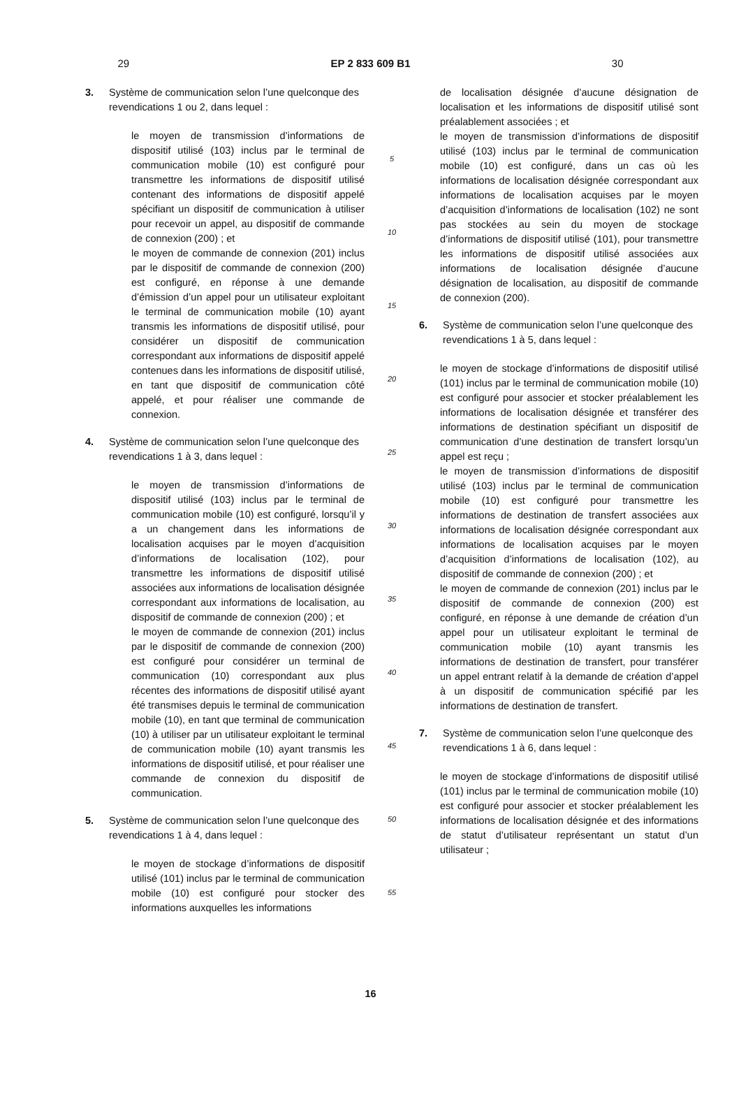29 EP 2 833 609 B1 30
3. Système de communication selon l’une quelconque des revendications 1 ou 2, dans lequel :
le moyen de transmission d’informations de dispositif utilisé (103) inclus par le terminal de communication mobile (10) est configuré pour transmettre les informations de dispositif utilisé contenant des informations de dispositif appelé spécifiant un dispositif de communication à utiliser pour recevoir un appel, au dispositif de commande de connexion (200) ; et
le moyen de commande de connexion (201) inclus par le dispositif de commande de connexion (200) est configuré, en réponse à une demande d’émission d’un appel pour un utilisateur exploitant le terminal de communication mobile (10) ayant transmis les informations de dispositif utilisé, pour considérer un dispositif de communication correspondant aux informations de dispositif appelé contenues dans les informations de dispositif utilisé, en tant que dispositif de communication côté appelé, et pour réaliser une commande de connexion.
4. Système de communication selon l’une quelconque des revendications 1 à 3, dans lequel :
le moyen de transmission d’informations de dispositif utilisé (103) inclus par le terminal de communication mobile (10) est configuré, lorsqu’il y a un changement dans les informations de localisation acquises par le moyen d’acquisition d’informations de localisation (102), pour transmettre les informations de dispositif utilisé associées aux informations de localisation désignée correspondant aux informations de localisation, au dispositif de commande de connexion (200) ; et
le moyen de commande de connexion (201) inclus par le dispositif de commande de connexion (200) est configuré pour considérer un terminal de communication (10) correspondant aux plus récentes des informations de dispositif utilisé ayant été transmises depuis le terminal de communication mobile (10), en tant que terminal de communication (10) à utiliser par un utilisateur exploitant le terminal de communication mobile (10) ayant transmis les informations de dispositif utilisé, et pour réaliser une commande de connexion du dispositif de communication.
5. Système de communication selon l’une quelconque des revendications 1 à 4, dans lequel :
le moyen de stockage d’informations de dispositif utilisé (101) inclus par le terminal de communication mobile (10) est configuré pour stocker des informations auxquelles les informations
5
10
15
20
25
30
35
40
45
50
55
de localisation désignée d’aucune désignation de localisation et les informations de dispositif utilisé sont préalablement associées ; et
le moyen de transmission d’informations de dispositif utilisé (103) inclus par le terminal de communication mobile (10) est configuré, dans un cas où les informations de localisation désignée correspondant aux informations de localisation acquises par le moyen d’acquisition d’informations de localisation (102) ne sont pas stockées au sein du moyen de stockage d’informations de dispositif utilisé (101), pour transmettre les informations de dispositif utilisé associées aux informations de localisation désignée d’aucune désignation de localisation, au dispositif de commande de connexion (200).
6. Système de communication selon l’une quelconque des revendications 1 à 5, dans lequel :
le moyen de stockage d’informations de dispositif utilisé (101) inclus par le terminal de communication mobile (10) est configuré pour associer et stocker préalablement les informations de localisation désignée et transférer des informations de destination spécifiant un dispositif de communication d’une destination de transfert lorsqu’un appel est reçu ;
le moyen de transmission d’informations de dispositif utilisé (103) inclus par le terminal de communication mobile (10) est configuré pour transmettre les informations de destination de transfert associées aux informations de localisation désignée correspondant aux informations de localisation acquises par le moyen d’acquisition d’informations de localisation (102), au dispositif de commande de connexion (200) ; et
le moyen de commande de connexion (201) inclus par le dispositif de commande de connexion (200) est configuré, en réponse à une demande de création d’un appel pour un utilisateur exploitant le terminal de communication mobile (10) ayant transmis les informations de destination de transfert, pour transférer un appel entrant relatif à la demande de création d’appel à un dispositif de communication spécifié par les informations de destination de transfert.
7. Système de communication selon l’une quelconque des revendications 1 à 6, dans lequel :
le moyen de stockage d’informations de dispositif utilisé (101) inclus par le terminal de communication mobile (10) est configuré pour associer et stocker préalablement les informations de localisation désignée et des informations de statut d’utilisateur représentant un statut d’un utilisateur ;
16